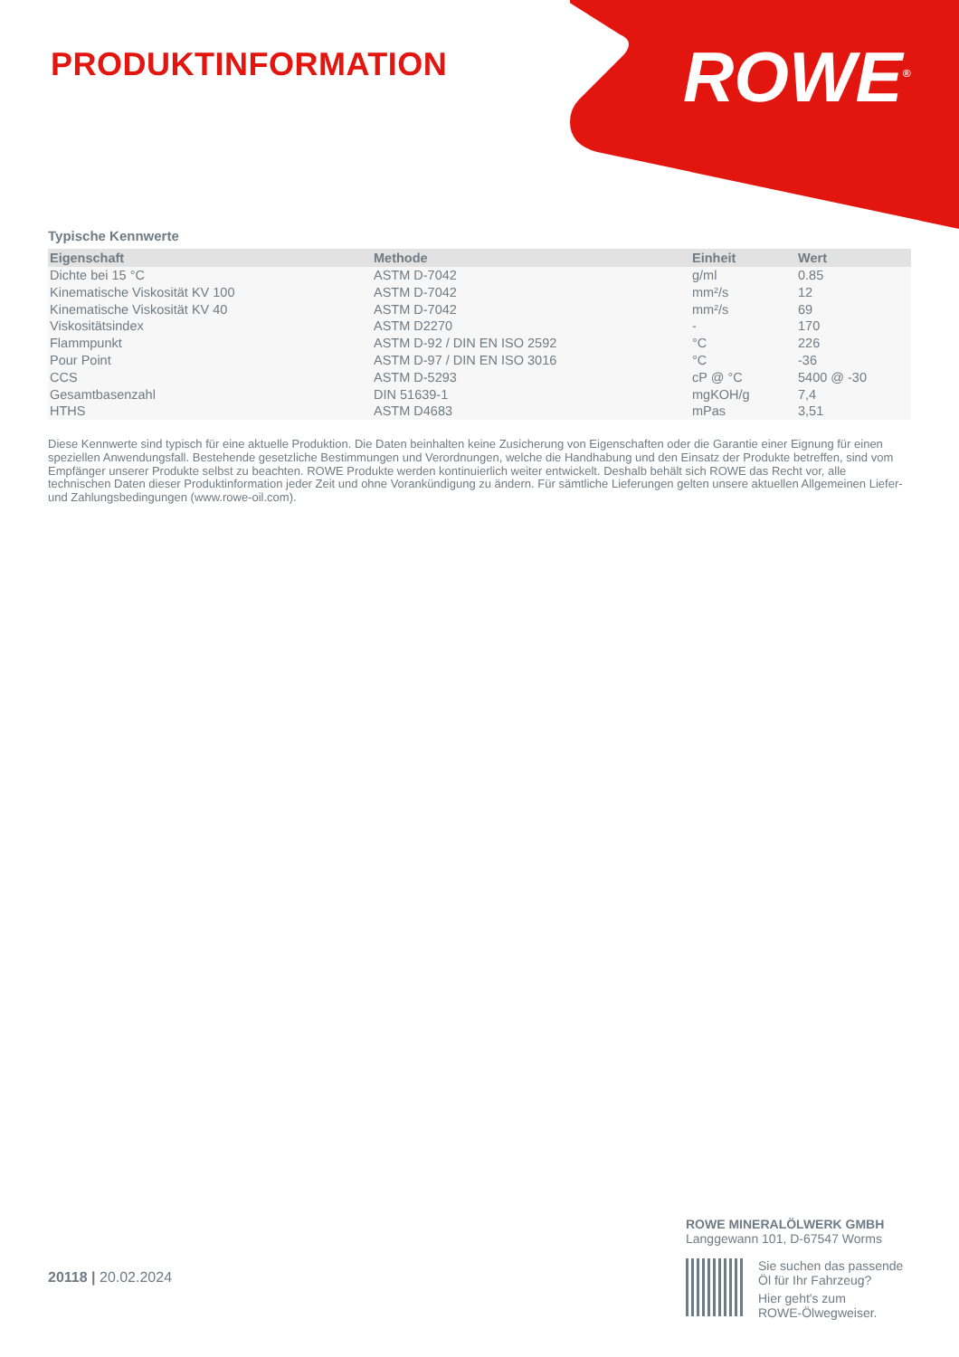PRODUKTINFORMATION ROWE<sup>®</sup>
Typische Kennwerte
| Eigenschaft | Methode | Einheit | Wert |
| --- | --- | --- | --- |
| Dichte bei 15 °C | ASTM D-7042 | g/ml | 0.85 |
| Kinematische Viskosität KV 100 | ASTM D-7042 | mm²/s | 12 |
| Kinematische Viskosität KV 40 | ASTM D-7042 | mm²/s | 69 |
| Viskositätsindex | ASTM D2270 | - | 170 |
| Flammpunkt | ASTM D-92 / DIN EN ISO 2592 | °C | 226 |
| Pour Point | ASTM D-97 / DIN EN ISO 3016 | °C | -36 |
| CCS | ASTM D-5293 | cP @ °C | 5400 @ -30 |
| Gesamtbasenzahl | DIN 51639-1 | mgKOH/g | 7,4 |
| HTHS | ASTM D4683 | mPas | 3,51 |
Diese Kennwerte sind typisch für eine aktuelle Produktion. Die Daten beinhalten keine Zusicherung von Eigenschaften oder die Garantie einer Eignung für einen speziellen Anwendungsfall. Bestehende gesetzliche Bestimmungen und Verordnungen, welche die Handhabung und den Einsatz der Produkte betreffen, sind vom Empfänger unserer Produkte selbst zu beachten. ROWE Produkte werden kontinuierlich weiter entwickelt. Deshalb behält sich ROWE das Recht vor, alle technischen Daten dieser Produktinformation jeder Zeit und ohne Vorankündigung zu ändern. Für sämtliche Lieferungen gelten unsere aktuellen Allgemeinen Liefer- und Zahlungsbedingungen (www.rowe-oil.com).
20118 | 20.02.2024
ROWE MINERALÖLWERK GMBH
Langgewann 101, D-67547 Worms
Sie suchen das passende
Öl für Ihr Fahrzeug?
Hier geht's zum
ROWE-Ölwegweiser.